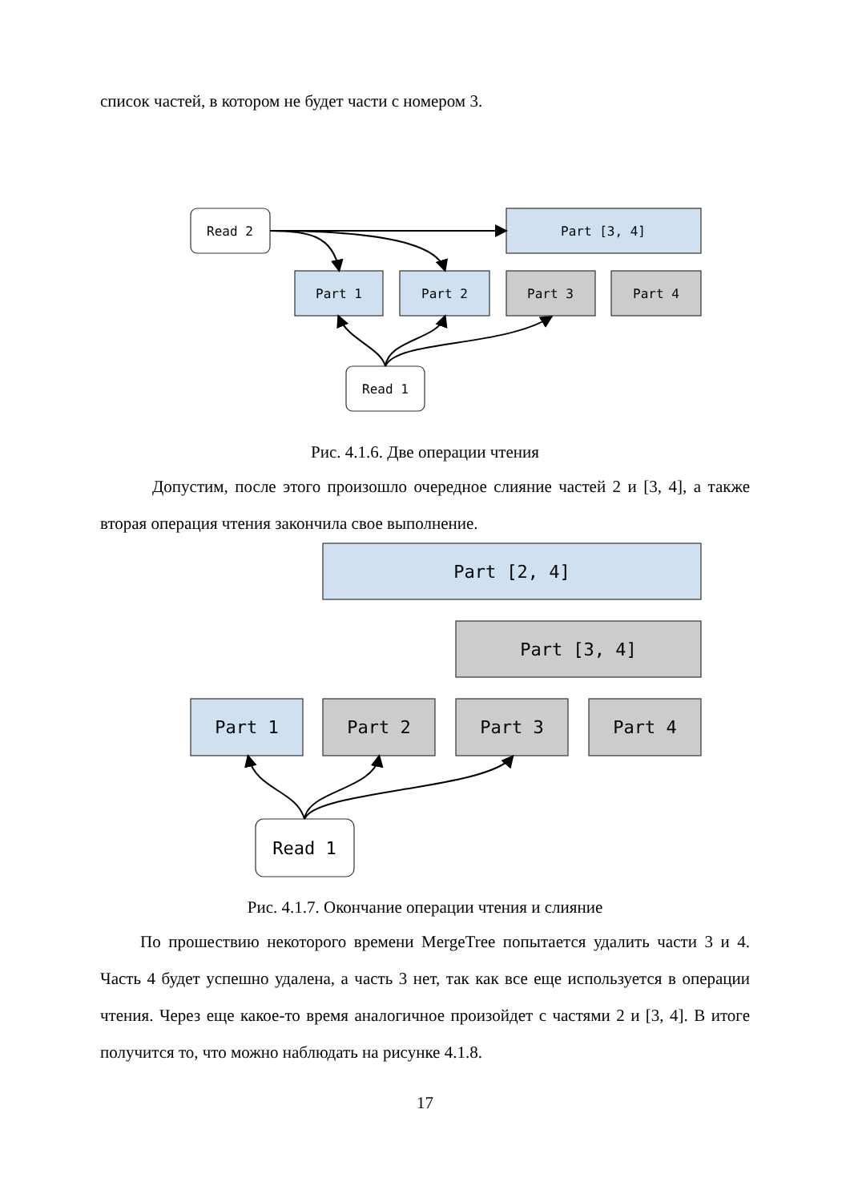список частей, в котором не будет части с номером 3.
Read 2
Part [3, 4]
Part 1
Part 2
Part 3
Part 4
Read 1
Рис. 4.1.6. Две операции чтения
Допустим, после этого произошло очередное слияние частей 2 и [3, 4], а также вторая операция чтения закончила свое выполнение.
Part [2, 4]
Part [3, 4]
Part 1
Part 2
Part 3
Part 4
Read 1
Рис. 4.1.7. Окончание операции чтения и слияние
По прошествию некоторого времени MergeTree попытается удалить части 3 и 4. Часть 4 будет успешно удалена, а часть 3 нет, так как все еще используется в операции чтения. Через еще какое-то время аналогичное произойдет с частями 2 и [3, 4]. В итоге получится то, что можно наблюдать на рисунке 4.1.8.
17